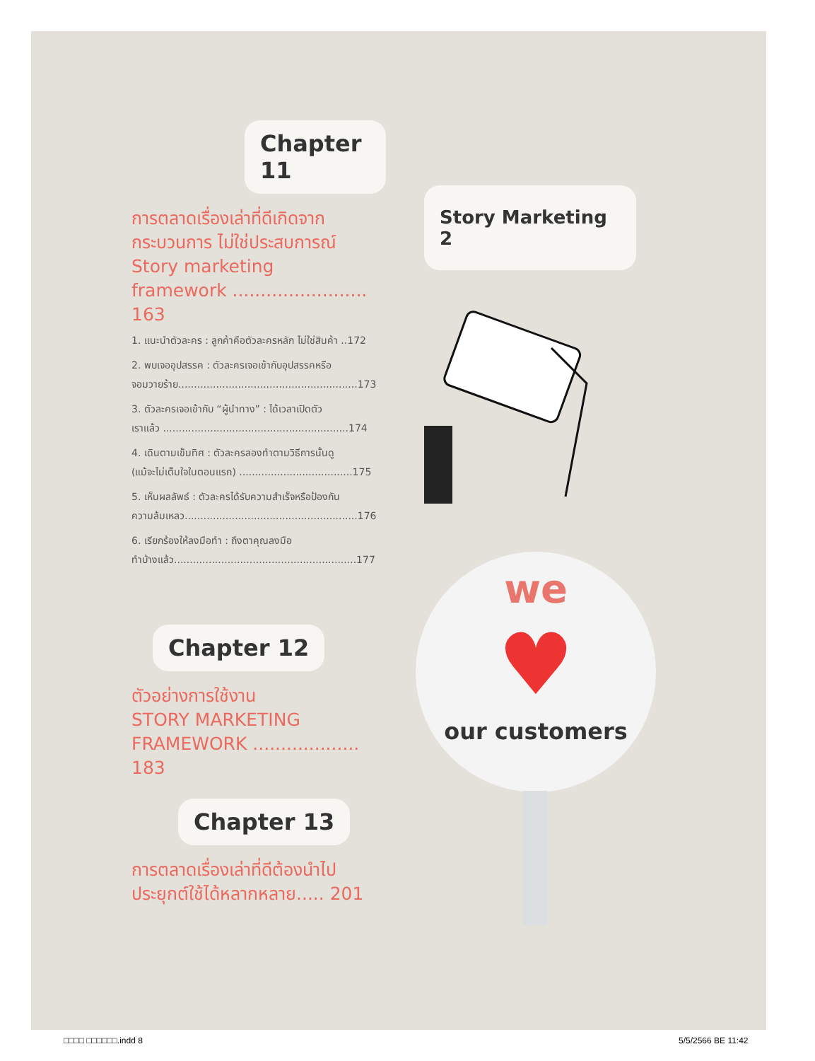Chapter 11
การตลาดเรื่องเล่าที่ดีเกิดจาก
กระบวนการ ไม่ใช่ประสบการณ์
Story marketing
framework ........................ 163
1. แนะนำตัวละคร : ลูกค้าคือตัวละครหลัก ไม่ใช่สินค้า ..172
2. พบเจออุปสรรค : ตัวละครเจอเข้ากับอุปสรรคหรือ
จอมวายร้าย.........................................................173
3. ตัวละครเจอเข้ากับ “ผู้นำทาง” : ได้เวลาเปิดตัว
เราแล้ว ...........................................................174
4. เดินตามเข็มทิศ : ตัวละครลองทำตามวิธีการนั้นดู
(แม้จะไม่เต็มใจในตอนแรก) ....................................175
5. เห็นผลลัพธ์ : ตัวละครได้รับความสำเร็จหรือป้องกัน
ความล้มเหลว.......................................................176
6. เรียกร้องให้ลงมือทำ : ถึงตาคุณลงมือ
ทำบ้างแล้ว..........................................................177
Chapter 12
ตัวอย่างการใช้งาน
STORY MARKETING
FRAMEWORK ................... 183
Chapter 13
การตลาดเรื่องเล่าที่ดีต้องนำไป
ประยุกต์ใช้ได้หลากหลาย..... 201
Story Marketing 2
we
♥
our customers
□□□□ □□□□□□.indd 8 5/5/2566 BE 11:42